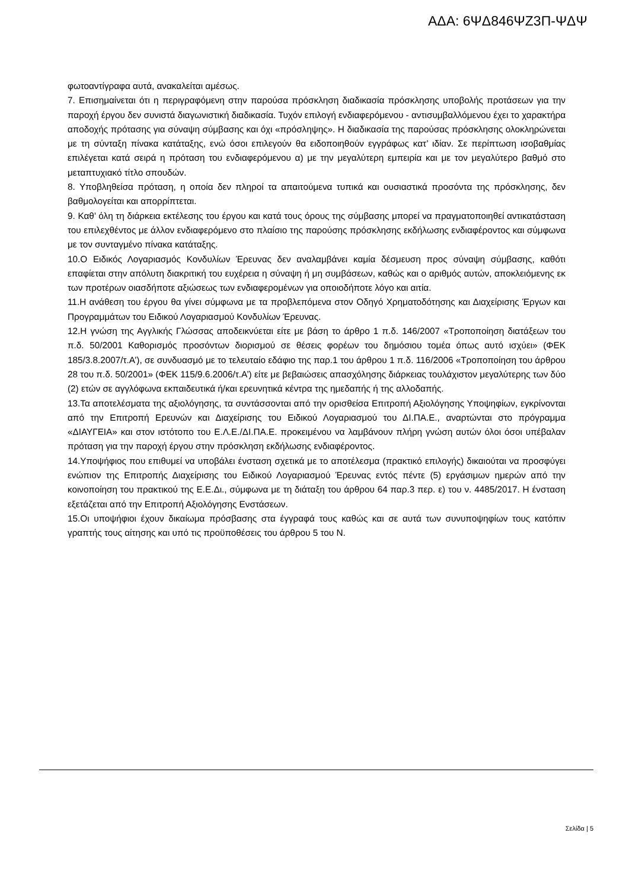ΑΔΑ: 6ΨΔ846ΨΖ3Π-ΨΔΨ
φωτοαντίγραφα αυτά, ανακαλείται αμέσως.
7. Επισημαίνεται ότι η περιγραφόμενη στην παρούσα πρόσκληση διαδικασία πρόσκλησης υποβολής προτάσεων για την παροχή έργου δεν συνιστά διαγωνιστική διαδικασία. Τυχόν επιλογή ενδιαφερόμενου - αντισυμβαλλόμενου έχει το χαρακτήρα αποδοχής πρότασης για σύναψη σύμβασης και όχι «πρόσληψης». Η διαδικασία της παρούσας πρόσκλησης ολοκληρώνεται με τη σύνταξη πίνακα κατάταξης, ενώ όσοι επιλεγούν θα ειδοποιηθούν εγγράφως κατ’ ιδίαν. Σε περίπτωση ισοβαθμίας επιλέγεται κατά σειρά η πρόταση του ενδιαφερόμενου α) με την μεγαλύτερη εμπειρία και με τον μεγαλύτερο βαθμό στο μεταπτυχιακό τίτλο σπουδών.
8. Υποβληθείσα πρόταση, η οποία δεν πληροί τα απαιτούμενα τυπικά και ουσιαστικά προσόντα της πρόσκλησης, δεν βαθμολογείται και απορρίπτεται.
9. Καθ’ όλη τη διάρκεια εκτέλεσης του έργου και κατά τους όρους της σύμβασης μπορεί να πραγματοποιηθεί αντικατάσταση του επιλεχθέντος με άλλον ενδιαφερόμενο στο πλαίσιο της παρούσης πρόσκλησης εκδήλωσης ενδιαφέροντος και σύμφωνα με τον συνταγμένο πίνακα κατάταξης.
10.Ο Ειδικός Λογαριασμός Κονδυλίων Έρευνας δεν αναλαμβάνει καμία δέσμευση προς σύναψη σύμβασης, καθότι επαφίεται στην απόλυτη διακριτική του ευχέρεια η σύναψη ή μη συμβάσεων, καθώς και ο αριθμός αυτών, αποκλειόμενης εκ των προτέρων οιασδήποτε αξιώσεως των ενδιαφερομένων για οποιοδήποτε λόγο και αιτία.
11.Η ανάθεση του έργου θα γίνει σύμφωνα με τα προβλεπόμενα στον Οδηγό Χρηματοδότησης και Διαχείρισης Έργων και Προγραμμάτων του Ειδικού Λογαριασμού Κονδυλίων Έρευνας.
12.Η γνώση της Αγγλικής Γλώσσας αποδεικνύεται είτε με βάση το άρθρο 1 π.δ. 146/2007 «Τροποποίηση διατάξεων του π.δ. 50/2001 Καθορισμός προσόντων διορισμού σε θέσεις φορέων του δημόσιου τομέα όπως αυτό ισχύει» (ΦΕΚ 185/3.8.2007/τ.Α’), σε συνδυασμό με το τελευταίο εδάφιο της παρ.1 του άρθρου 1 π.δ. 116/2006 «Τροποποίηση του άρθρου 28 του π.δ. 50/2001» (ΦΕΚ 115/9.6.2006/τ.Α’) είτε με βεβαιώσεις απασχόλησης διάρκειας τουλάχιστον μεγαλύτερης των δύο (2) ετών σε αγγλόφωνα εκπαιδευτικά ή/και ερευνητικά κέντρα της ημεδαπής ή της αλλοδαπής.
13.Τα αποτελέσματα της αξιολόγησης, τα συντάσσονται από την ορισθείσα Επιτροπή Αξιολόγησης Υποψηφίων, εγκρίνονται από την Επιτροπή Ερευνών και Διαχείρισης του Ειδικού Λογαριασμού του ΔΙ.ΠΑ.Ε., αναρτώνται στο πρόγραμμα «ΔΙΑΥΓΕΙΑ» και στον ιστότοπο του Ε.Λ.Ε./ΔΙ.ΠΑ.Ε. προκειμένου να λαμβάνουν πλήρη γνώση αυτών όλοι όσοι υπέβαλαν πρόταση για την παροχή έργου στην πρόσκληση εκδήλωσης ενδιαφέροντος.
14.Υποψήφιος που επιθυμεί να υποβάλει ένσταση σχετικά με το αποτέλεσμα (πρακτικό επιλογής) δικαιούται να προσφύγει ενώπιον της Επιτροπής Διαχείρισης του Ειδικού Λογαριασμού Έρευνας εντός πέντε (5) εργάσιμων ημερών από την κοινοποίηση του πρακτικού της Ε.Ε.Δι., σύμφωνα με τη διάταξη του άρθρου 64 παρ.3 περ. ε) του ν. 4485/2017. Η ένσταση εξετάζεται από την Επιτροπή Αξιολόγησης Ενστάσεων.
15.Οι υποψήφιοι έχουν δικαίωμα πρόσβασης στα έγγραφά τους καθώς και σε αυτά των συνυποψηφίων τους κατόπιν γραπτής τους αίτησης και υπό τις προϋποθέσεις του άρθρου 5 του Ν.
Σελίδα | 5